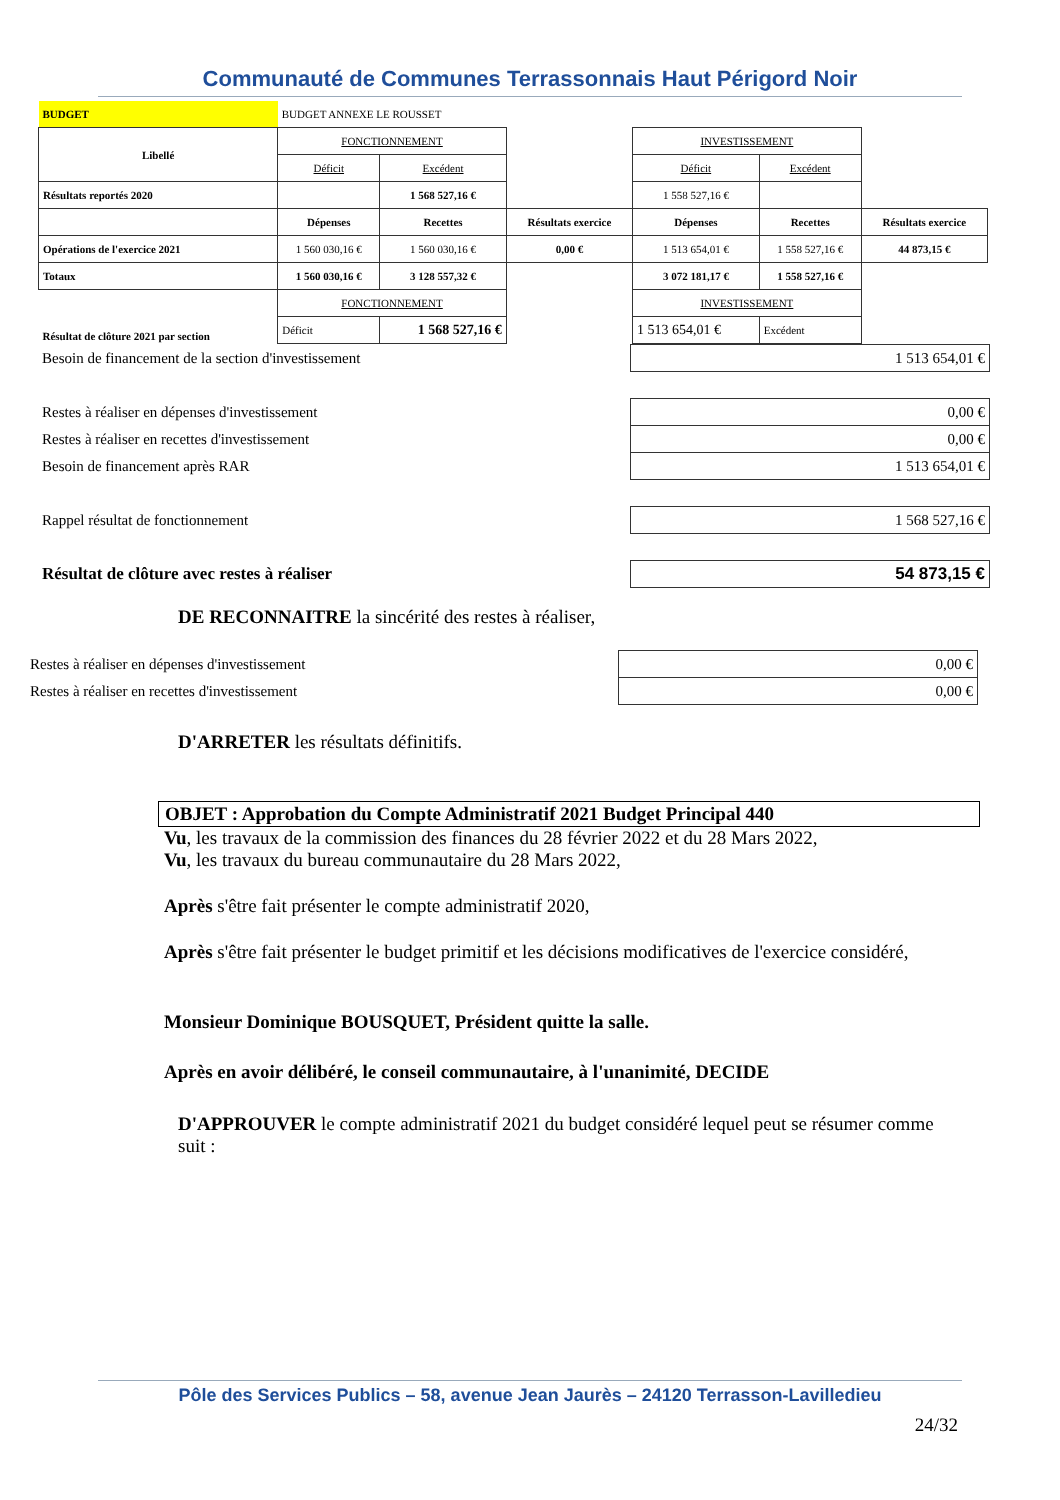Communauté de Communes Terrassonnais Haut Périgord Noir
| BUDGET | BUDGET ANNEXE LE ROUSSET | | | | | |
| Libellé | FONCTIONNEMENT | | | INVESTISSEMENT | | |
| | Déficit | Excédent | | Déficit | Excédent | |
| Résultats reportés 2020 | | 1 568 527,16 € | | 1 558 527,16 € | | |
| | Dépenses | Recettes | Résultats exercice | Dépenses | Recettes | Résultats exercice |
| Opérations de l'exercice 2021 | 1 560 030,16 € | 1 560 030,16 € | 0,00 € | 1 513 654,01 € | 1 558 527,16 € | 44 873,15 € |
| Totaux | 1 560 030,16 € | 3 128 557,32 € | | 3 072 181,17 € | 1 558 527,16 € | |
| Résultat de clôture 2021 par section | FONCTIONNEMENT | | | INVESTISSEMENT | | |
| | Déficit | 1 568 527,16 € | | 1 513 654,01 € | Excédent | |
| Besoin de financement de la section d'investissement | 1 513 654,01 € |
| Restes à réaliser en dépenses d'investissement | 0,00 € |
| Restes à réaliser en recettes d'investissement | 0,00 € |
| Besoin de financement après RAR | 1 513 654,01 € |
| Rappel résultat de fonctionnement | 1 568 527,16 € |
| Résultat de clôture avec restes à réaliser | 54 873,15 € |
DE RECONNAITRE la sincérité des restes à réaliser,
| Restes à réaliser en dépenses d'investissement | 0,00 € |
| Restes à réaliser en recettes d'investissement | 0,00 € |
D'ARRETER les résultats définitifs.
OBJET : Approbation du Compte Administratif 2021 Budget Principal 440
Vu, les travaux de la commission des finances du 28 février 2022 et du 28 Mars 2022,
Vu, les travaux du bureau communautaire du 28 Mars 2022,
Après s'être fait présenter le compte administratif 2020,
Après s'être fait présenter le budget primitif et les décisions modificatives de l'exercice considéré,
Monsieur Dominique BOUSQUET, Président quitte la salle.
Après en avoir délibéré, le conseil communautaire, à l'unanimité, DECIDE
D'APPROUVER le compte administratif 2021 du budget considéré lequel peut se résumer comme suit :
Pôle des Services Publics – 58, avenue Jean Jaurès – 24120 Terrasson-Lavilledieu
24/32